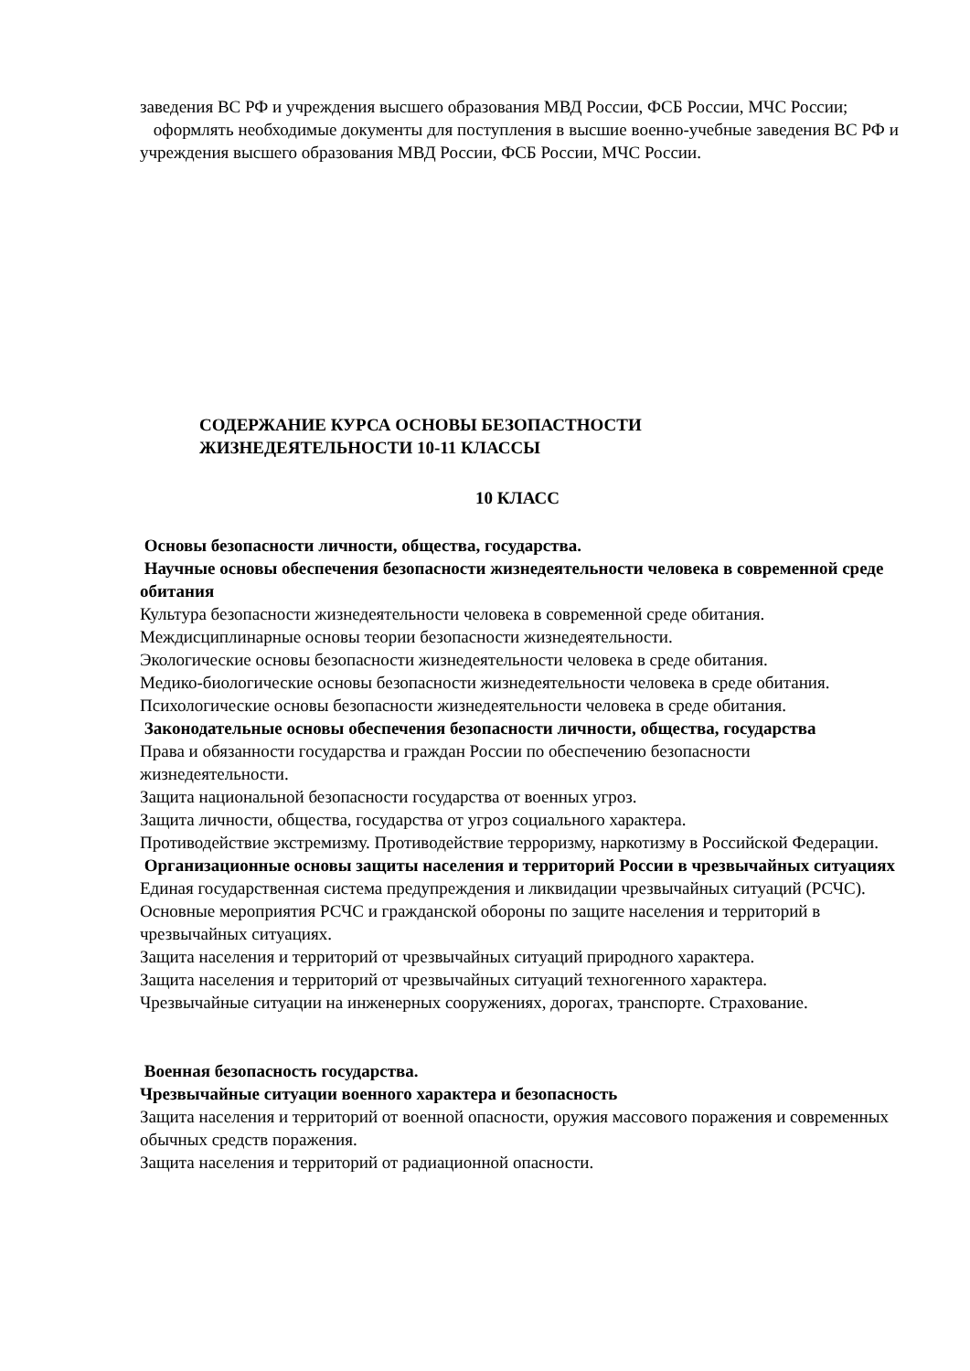заведения ВС РФ и учреждения высшего образования МВД России, ФСБ России, МЧС России;
оформлять необходимые документы для поступления в высшие военно-учебные заведения ВС РФ и учреждения высшего образования МВД России, ФСБ России, МЧС России.
СОДЕРЖАНИЕ КУРСА ОСНОВЫ БЕЗОПАСТНОСТИ
ЖИЗНЕДЕЯТЕЛЬНОСТИ 10-11 КЛАССЫ
10 КЛАСС
Основы безопасности личности, общества, государства.
Научные основы обеспечения безопасности жизнедеятельности человека в современной среде обитания
Культура безопасности жизнедеятельности человека в современной среде обитания.
Междисциплинарные основы теории безопасности жизнедеятельности.
Экологические основы безопасности жизнедеятельности человека в среде обитания.
Медико-биологические основы безопасности жизнедеятельности человека в среде обитания. Психологические основы безопасности жизнедеятельности человека в среде обитания.
Законодательные основы обеспечения безопасности личности, общества, государства
Права и обязанности государства и граждан России по обеспечению безопасности жизнедеятельности.
Защита национальной безопасности государства от военных угроз.
Защита личности, общества, государства от угроз социального характера.
Противодействие экстремизму. Противодействие терроризму, наркотизму в Российской Федерации.
Организационные основы защиты населения и территорий России в чрезвычайных ситуациях
Единая государственная система предупреждения и ликвидации чрезвычайных ситуаций (РСЧС).
Основные мероприятия РСЧС и гражданской обороны по защите населения и территорий в чрезвычайных ситуациях.
Защита населения и территорий от чрезвычайных ситуаций природного характера.
Защита населения и территорий от чрезвычайных ситуаций техногенного характера.
Чрезвычайные ситуации на инженерных сооружениях, дорогах, транспорте. Страхование.
Военная безопасность государства.
Чрезвычайные ситуации военного характера и безопасность
Защита населения и территорий от военной опасности, оружия массового поражения и современных обычных средств поражения.
Защита населения и территорий от радиационной опасности.